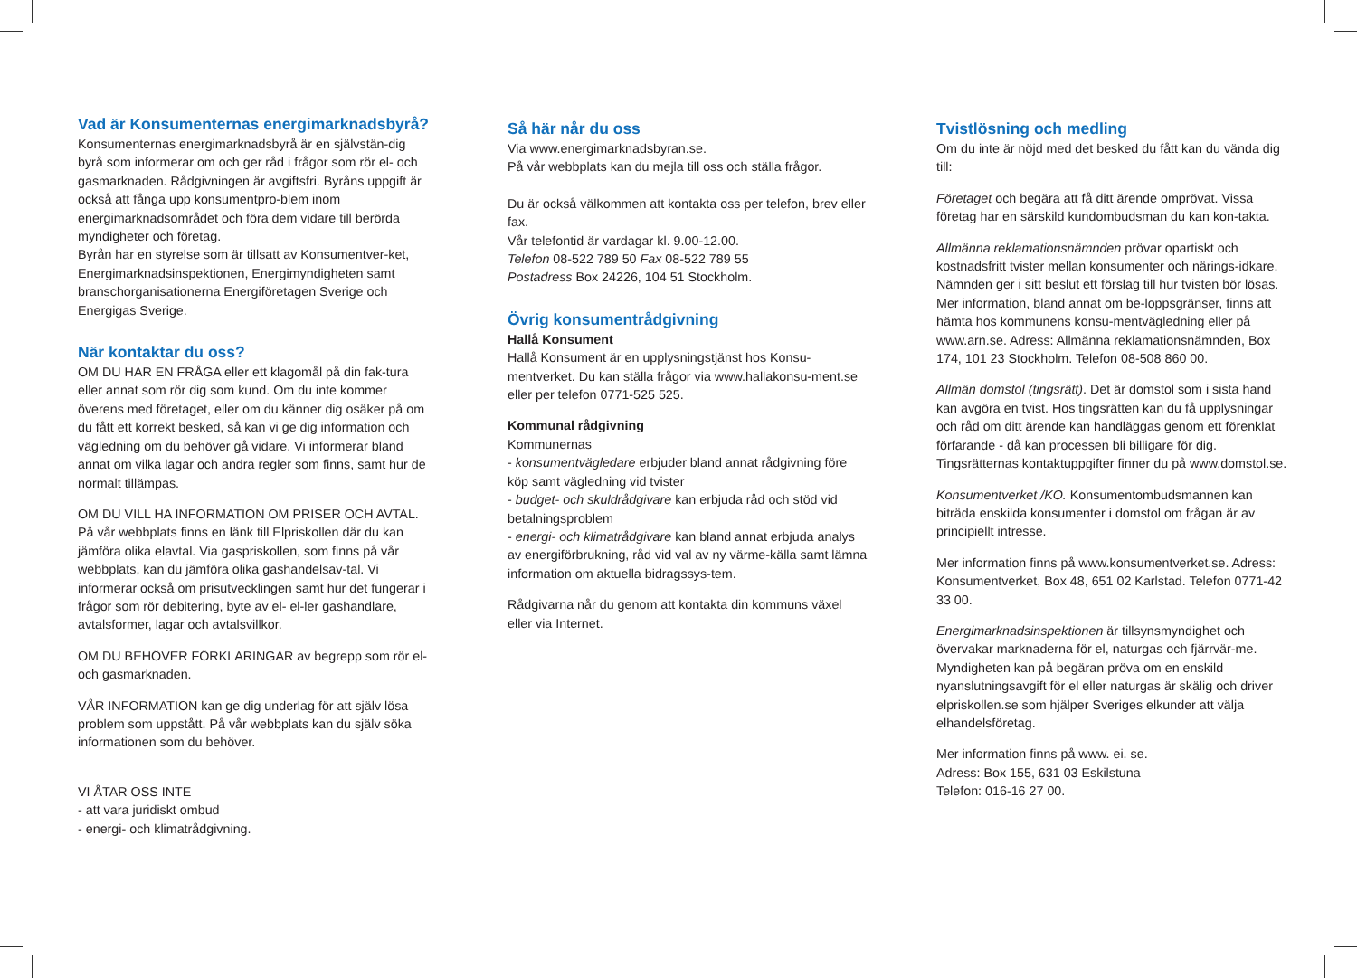Vad är Konsumenternas energimarknadsbyrå?
Konsumenternas energimarknadsbyrå är en självstän-dig byrå som informerar om och ger råd i frågor som rör el- och gasmarknaden. Rådgivningen är avgiftsfri. Byråns uppgift är också att fånga upp konsumentpro-blem inom energimarknadsområdet och föra dem vidare till berörda myndigheter och företag.
Byrån har en styrelse som är tillsatt av Konsumentver-ket, Energimarknadsinspektionen, Energimyndigheten samt branschorganisationerna Energiföretagen Sverige och Energigas Sverige.
När kontaktar du oss?
OM DU HAR EN FRÅGA eller ett klagomål på din fak-tura eller annat som rör dig som kund. Om du inte kommer överens med företaget, eller om du känner dig osäker på om du fått ett korrekt besked, så kan vi ge dig information och vägledning om du behöver gå vidare. Vi informerar bland annat om vilka lagar och andra regler som finns, samt hur de normalt tillämpas.
OM DU VILL HA INFORMATION OM PRISER OCH AVTAL. På vår webbplats finns en länk till Elpriskollen där du kan jämföra olika elavtal. Via gaspriskollen, som finns på vår webbplats, kan du jämföra olika gashandelsav-tal. Vi informerar också om prisutvecklingen samt hur det fungerar i frågor som rör debitering, byte av el- el-ler gashandlare, avtalsformer, lagar och avtalsvillkor.
OM DU BEHÖVER FÖRKLARINGAR av begrepp som rör el- och gasmarknaden.
VÅR INFORMATION kan ge dig underlag för att själv lösa problem som uppstått. På vår webbplats kan du själv söka informationen som du behöver.
VI ÅTAR OSS INTE
- att vara juridiskt ombud
- energi- och klimatrådgivning.
Så här når du oss
Via www.energimarknadsbyran.se.
På vår webbplats kan du mejla till oss och ställa frågor.
Du är också välkommen att kontakta oss per telefon, brev eller fax.
Vår telefontid är vardagar kl. 9.00-12.00.
Telefon 08-522 789 50 Fax 08-522 789 55
Postadress Box 24226, 104 51 Stockholm.
Övrig konsumentrådgivning
Hallå Konsument
Hallå Konsument är en upplysningstjänst hos Konsu-mentverket. Du kan ställa frågor via www.hallakonsu-ment.se eller per telefon 0771-525 525.
Kommunal rådgivning
Kommunernas
- konsumentvägledare erbjuder bland annat rådgivning före köp samt vägledning vid tvister
- budget- och skuldrådgivare kan erbjuda råd och stöd vid betalningsproblem
- energi- och klimatrådgivare kan bland annat erbjuda analys av energiförbrukning, råd vid val av ny värme-källa samt lämna information om aktuella bidragssys-tem.
Rådgivarna når du genom att kontakta din kommuns växel eller via Internet.
Tvistlösning och medling
Om du inte är nöjd med det besked du fått kan du vända dig till:
Företaget och begära att få ditt ärende omprövat. Vissa företag har en särskild kundombudsman du kan kon-takta.
Allmänna reklamationsnämnden prövar opartiskt och kostnadsfritt tvister mellan konsumenter och närings-idkare. Nämnden ger i sitt beslut ett förslag till hur tvisten bör lösas. Mer information, bland annat om be-loppsgränser, finns att hämta hos kommunens konsu-mentvägledning eller på www.arn.se. Adress: Allmänna reklamationsnämnden, Box 174, 101 23 Stockholm. Telefon 08-508 860 00.
Allmän domstol (tingsrätt). Det är domstol som i sista hand kan avgöra en tvist. Hos tingsrätten kan du få upplysningar och råd om ditt ärende kan handläggas genom ett förenklat förfarande - då kan processen bli billigare för dig. Tingsrätternas kontaktuppgifter finner du på www.domstol.se.
Konsumentverket /KO. Konsumentombudsmannen kan biträda enskilda konsumenter i domstol om frågan är av principiellt intresse.
Mer information finns på www.konsumentverket.se. Adress: Konsumentverket, Box 48, 651 02 Karlstad. Telefon 0771-42 33 00.
Energimarknadsinspektionen är tillsynsmyndighet och övervakar marknaderna för el, naturgas och fjärrvär-me. Myndigheten kan på begäran pröva om en enskild nyanslutningsavgift för el eller naturgas är skälig och driver elpriskollen.se som hjälper Sveriges elkunder att välja elhandelsföretag.
Mer information finns på www. ei. se.
Adress: Box 155, 631 03 Eskilstuna
Telefon: 016-16 27 00.